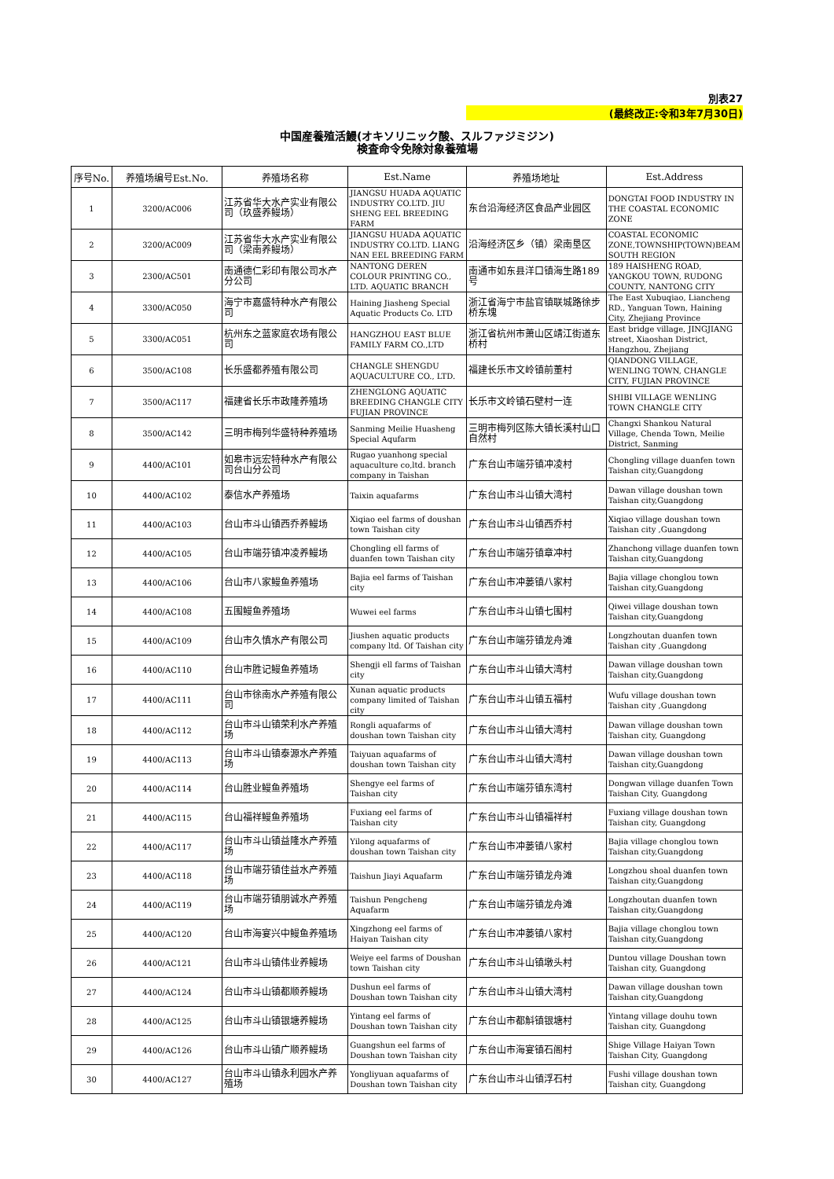別表27
(最終改正:令和3年7月30日)
中国産養殖活鰻(オキソリニック酸、スルファジミジン)
検査命令免除対象養殖場
| 序号No. | 养殖场编号Est.No. | 养殖场名称 | Est.Name | 养殖场地址 | Est.Address |
| --- | --- | --- | --- | --- | --- |
| 1 | 3200/AC006 | 江苏省华大水产实业有限公司（玖盛养鳗场） | JIANGSU HUADA AQUATIC INDUSTRY CO.LTD. JIU SHENG EEL BREEDING FARM | 东台沿海经济区食品产业园区 | DONGTAI FOOD INDUSTRY IN THE COASTAL ECONOMIC ZONE |
| 2 | 3200/AC009 | 江苏省华大水产实业有限公司（梁南养鳗场） | JIANGSU HUADA AQUATIC INDUSTRY CO.LTD. LIANG NAN EEL BREEDING FARM | 沿海经济区乡（镇）梁南垦区 | COASTAL ECONOMIC ZONE,TOWNSHIP(TOWN)BEAM SOUTH REGION |
| 3 | 2300/AC501 | 南通德仁彩印有限公司水产分公司 | NANTONG DEREN COLOUR PRINTING CO., LTD. AQUATIC BRANCH | 南通市如东县洋口镇海生路189号 | 189 HAISHENG ROAD, YANGKOU TOWN, RUDONG COUNTY, NANTONG CITY |
| 4 | 3300/AC050 | 海宁市嘉盛特种水产有限公司 | Haining Jiasheng Special Aquatic Products Co. LTD | 浙江省海宁市盐官镇联城路徐步桥东塊 | The East Xubuqiao, Liancheng RD., Yanguan Town, Haining City, Zhejiang Province |
| 5 | 3300/AC051 | 杭州东之蓝家庭农场有限公司 | HANGZHOU EAST BLUE FAMILY FARM CO.,LTD | 浙江省杭州市萧山区靖江街道东桥村 | East bridge village, JINGJIANG street, Xiaoshan District, Hangzhou, Zhejiang |
| 6 | 3500/AC108 | 长乐盛都养殖有限公司 | CHANGLE SHENGDU AQUACULTURE CO., LTD. | 福建长乐市文岭镇前董村 | QIANDONG VILLAGE, WENLING TOWN, CHANGLE CITY, FUJIAN PROVINCE |
| 7 | 3500/AC117 | 福建省长乐市政隆养殖场 | ZHENGLONG AQUATIC BREEDING CHANGLE CITY FUJIAN PROVINCE | 长乐市文岭镇石壁村一连 | SHIBI VILLAGE WENLING TOWN CHANGLE CITY |
| 8 | 3500/AC142 | 三明市梅列华盛特种养殖场 | Sanming Meilie Huasheng Special Aqufarm | 三明市梅列区陈大镇长溪村山口自然村 | Changxi Shankou Natural Village, Chenda Town, Meilie District, Sanming |
| 9 | 4400/AC101 | 如皋市远宏特种水产有限公司台山分公司 | Rugao yuanhong special aquaculture co,ltd. branch company in Taishan | 广东台山市端芬镇冲凌村 | Chongling village duanfen town Taishan city,Guangdong |
| 10 | 4400/AC102 | 泰信水产养殖场 | Taixin aquafarms | 广东台山市斗山镇大湾村 | Dawan village doushan town Taishan city,Guangdong |
| 11 | 4400/AC103 | 台山市斗山镇西乔养鳗场 | Xiqiao eel farms of doushan town Taishan city | 广东台山市斗山镇西乔村 | Xiqiao village doushan town Taishan city ,Guangdong |
| 12 | 4400/AC105 | 台山市端芬镇冲凌养鳗场 | Chongling ell farms of duanfen town Taishan city | 广东台山市端芬镇章冲村 | Zhanchong village duanfen town Taishan city,Guangdong |
| 13 | 4400/AC106 | 台山市八家鳗鱼养殖场 | Bajia eel farms of Taishan city | 广东台山市冲蒌镇八家村 | Bajia village chonglou town Taishan city,Guangdong |
| 14 | 4400/AC108 | 五围鳗鱼养殖场 | Wuwei eel farms | 广东台山市斗山镇七围村 | Qiwei village doushan town Taishan city,Guangdong |
| 15 | 4400/AC109 | 台山市久慎水产有限公司 | Jiushen aquatic products company ltd. Of Taishan city | 广东台山市端芬镇龙舟滩 | Longzhoutan duanfen town Taishan city ,Guangdong |
| 16 | 4400/AC110 | 台山市胜记鳗鱼养殖场 | Shengji ell farms of Taishan city | 广东台山市斗山镇大湾村 | Dawan village doushan town Taishan city,Guangdong |
| 17 | 4400/AC111 | 台山市徐南水产养殖有限公司 | Xunan aquatic products company limited of Taishan city | 广东台山市斗山镇五福村 | Wufu village doushan town Taishan city ,Guangdong |
| 18 | 4400/AC112 | 台山市斗山镇荣利水产养殖场 | Rongli aquafarms of doushan town Taishan city | 广东台山市斗山镇大湾村 | Dawan village doushan town Taishan city, Guangdong |
| 19 | 4400/AC113 | 台山市斗山镇泰源水产养殖场 | Taiyuan aquafarms of doushan town Taishan city | 广东台山市斗山镇大湾村 | Dawan village doushan town Taishan city,Guangdong |
| 20 | 4400/AC114 | 台山胜业鳗鱼养殖场 | Shengye eel farms of Taishan city | 广东台山市端芬镇东湾村 | Dongwan village duanfen Town Taishan City, Guangdong |
| 21 | 4400/AC115 | 台山福祥鳗鱼养殖场 | Fuxiang eel farms of Taishan city | 广东台山市斗山镇福祥村 | Fuxiang village doushan town Taishan city, Guangdong |
| 22 | 4400/AC117 | 台山市斗山镇益隆水产养殖场 | Yilong aquafarms of doushan town Taishan city | 广东台山市冲蒌镇八家村 | Bajia village chonglou town Taishan city,Guangdong |
| 23 | 4400/AC118 | 台山市端芬镇佳益水产养殖场 | Taishun Jiayi Aquafarm | 广东台山市端芬镇龙舟滩 | Longzhou shoal duanfen town Taishan city,Guangdong |
| 24 | 4400/AC119 | 台山市端芬镇朋诚水产养殖场 | Taishun Pengcheng Aquafarm | 广东台山市端芬镇龙舟滩 | Longzhoutan duanfen town Taishan city,Guangdong |
| 25 | 4400/AC120 | 台山市海宴兴中鳗鱼养殖场 | Xingzhong eel farms of Haiyan Taishan city | 广东台山市冲蒌镇八家村 | Bajia village chonglou town Taishan city,Guangdong |
| 26 | 4400/AC121 | 台山市斗山镇伟业养鳗场 | Weiye eel farms of Doushan town Taishan city | 广东台山市斗山镇墩头村 | Duntou village Doushan town Taishan city, Guangdong |
| 27 | 4400/AC124 | 台山市斗山镇都顺养鳗场 | Dushun eel farms of Doushan town Taishan city | 广东台山市斗山镇大湾村 | Dawan village doushan town Taishan city,Guangdong |
| 28 | 4400/AC125 | 台山市斗山镇银塘养鳗场 | Yintang eel farms of Doushan town Taishan city | 广东台山市都斛镇银塘村 | Yintang village douhu town Taishan city, Guangdong |
| 29 | 4400/AC126 | 台山市斗山镇广顺养鳗场 | Guangshun eel farms of Doushan town Taishan city | 广东台山市海宴镇石阁村 | Shige Village Haiyan Town Taishan City, Guangdong |
| 30 | 4400/AC127 | 台山市斗山镇永利园水产养殖场 | Yongliyuan aquafarms of Doushan town Taishan city | 广东台山市斗山镇浮石村 | Fushi village doushan town Taishan city, Guangdong |